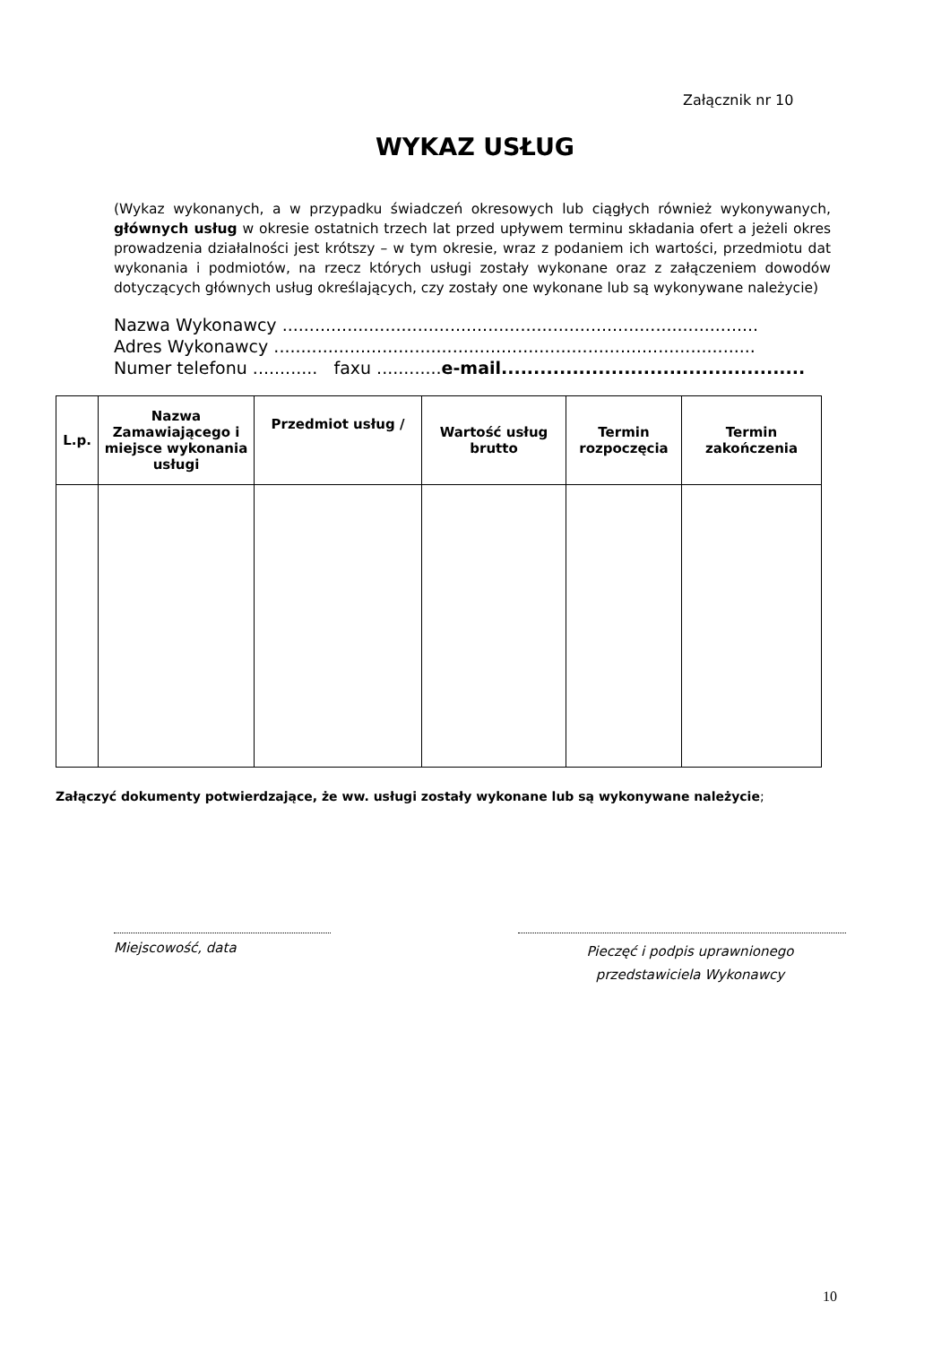Załącznik nr 10
WYKAZ USŁUG
(Wykaz wykonanych, a w przypadku świadczeń okresowych lub ciągłych również wykonywanych, głównych usług w okresie ostatnich trzech lat przed upływem terminu składania ofert a jeżeli okres prowadzenia działalności jest krótszy – w tym okresie, wraz z podaniem ich wartości, przedmiotu dat wykonania i podmiotów, na rzecz których usługi zostały wykonane oraz z załączeniem dowodów dotyczących głównych usług określających, czy zostały one wykonane lub są wykonywane należycie)
Nazwa Wykonawcy ........................................................................................
Adres Wykonawcy .........................................................................................
Numer telefonu ............ faxu ............e-mail...............................................
| L.p. | Nazwa Zamawiającego i miejsce wykonania usługi | Przedmiot usług / | Wartość usług brutto | Termin rozpoczęcia | Termin zakończenia |
| --- | --- | --- | --- | --- | --- |
Załączyć dokumenty potwierdzające, że ww. usługi zostały wykonane lub są wykonywane należycie;
Miejscowość, data
Pieczęć i podpis uprawnionego
przedstawiciela Wykonawcy
10